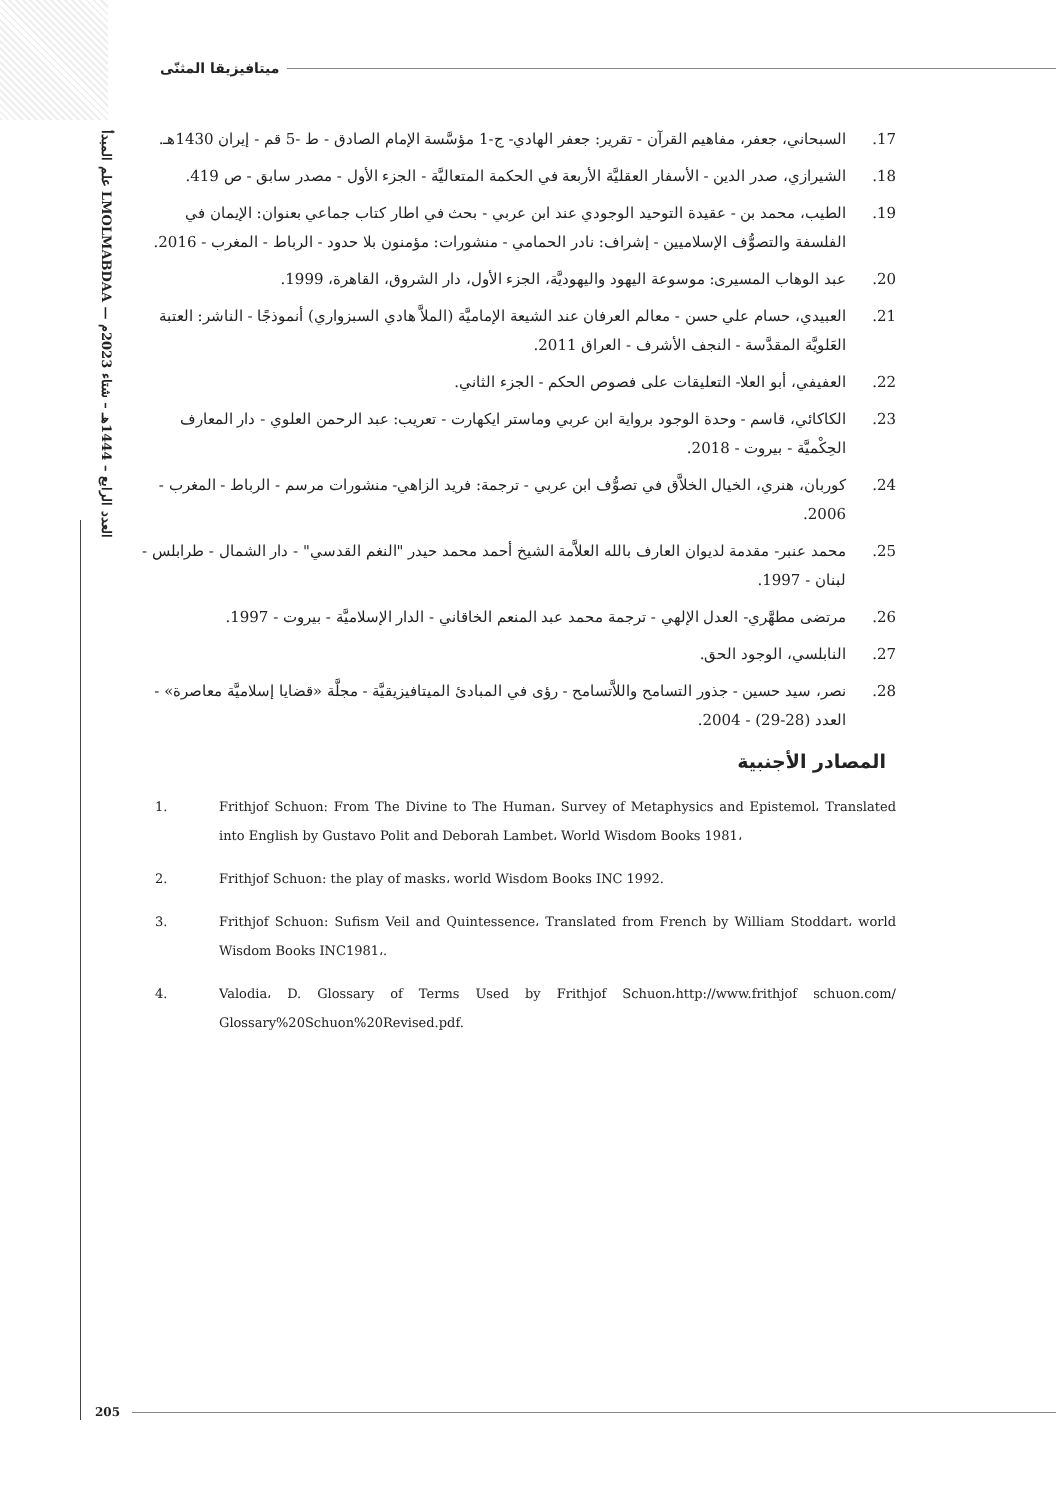علم المبدأ LMOLMABDAA — العدد الرابع – 1444هـ – شتاء 2023م
ميتافيزيقا المثنّى
17. السبحاني، جعفر، مفاهيم القرآن - تقرير: جعفر الهادي- ج-1 مؤسَّسة الإمام الصادق - ط -5 قم - إيران 1430هـ.
18. الشيرازي، صدر الدين - الأسفار العقليَّة الأربعة في الحكمة المتعاليَّة - الجزء الأول - مصدر سابق - ص 419.
19. الطيب، محمد بن - عقيدة التوحيد الوجودي عند ابن عربي - بحث في اطار كتاب جماعي بعنوان: الإيمان في الفلسفة والتصوُّف الإسلاميين - إشراف: نادر الحمامي - منشورات: مؤمنون بلا حدود - الرباط - المغرب - 2016.
20. عبد الوهاب المسيرى: موسوعة اليهود واليهوديَّة، الجزء الأول، دار الشروق، القاهرة، 1999.
21. العبيدي، حسام علي حسن - معالم العرفان عند الشيعة الإماميَّة (الملاَّ هادي السبزواري) أنموذجًا - الناشر: العتبة العَلويَّة المقدَّسة - النجف الأشرف - العراق 2011.
22. العفيفي، أبو العلا- التعليقات على فصوص الحكم - الجزء الثاني.
23. الكاكائي، قاسم - وحدة الوجود برواية ابن عربي وماستر ايكهارت - تعريب: عبد الرحمن العلوي - دار المعارف الحِكْميَّة - بيروت - 2018.
24. كوربان، هنري، الخيال الخلاَّق في تصوُّف ابن عربي - ترجمة: فريد الزاهي- منشورات مرسم - الرباط - المغرب - 2006.
25. محمد عنبر- مقدمة لديوان العارف بالله العلاَّمة الشيخ أحمد محمد حيدر "النغم القدسي" - دار الشمال - طرابلس - لبنان - 1997.
26. مرتضى مطهَّري- العدل الإلهي - ترجمة محمد عبد المنعم الخاقاني - الدار الإسلاميَّة - بيروت - 1997.
27. النابلسي، الوجود الحق.
28. نصر، سيد حسين - جذور التسامح واللاَّتسامح - رؤى في المبادئ الميتافيزيقيَّة - مجلَّة «قضايا إسلاميَّة معاصرة» - العدد (28-29) - 2004.
المصادر الأجنبية
1. Frithjof Schuon: From The Divine to The Human، Survey of Metaphysics and Epistemol، Translated into English by Gustavo Polit and Deborah Lambet، World Wisdom Books 1981،
2. Frithjof Schuon: the play of masks، world Wisdom Books INC 1992.
3. Frithjof Schuon: Sufism Veil and Quintessence، Translated from French by William Stoddart، world Wisdom Books INC1981،.
4. Valodia، D. Glossary of Terms Used by Frithjof Schuon،http://www.frithjof schuon.com/ Glossary%20Schuon%20Revised.pdf.
205